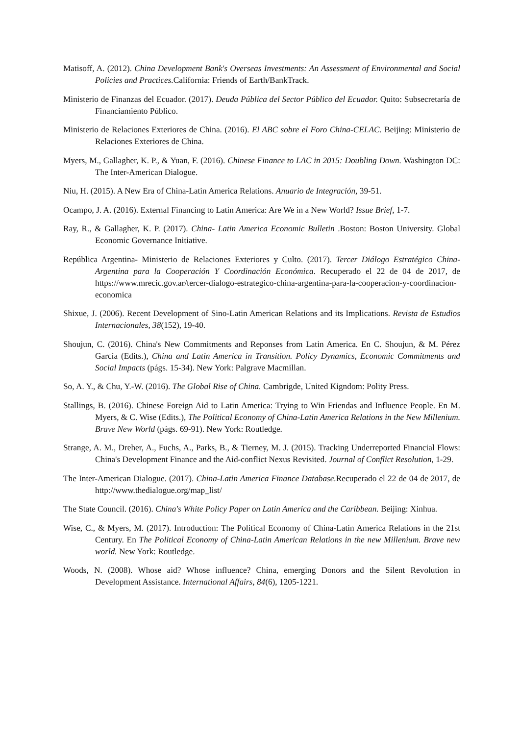Matisoff, A. (2012). China Development Bank's Overseas Investments: An Assessment of Environmental and Social Policies and Practices. California: Friends of Earth/BankTrack.
Ministerio de Finanzas del Ecuador. (2017). Deuda Pública del Sector Público del Ecuador. Quito: Subsecretaría de Financiamiento Público.
Ministerio de Relaciones Exteriores de China. (2016). El ABC sobre el Foro China-CELAC. Beijing: Ministerio de Relaciones Exteriores de China.
Myers, M., Gallagher, K. P., & Yuan, F. (2016). Chinese Finance to LAC in 2015: Doubling Down. Washington DC: The Inter-American Dialogue.
Niu, H. (2015). A New Era of China-Latin America Relations. Anuario de Integración, 39-51.
Ocampo, J. A. (2016). External Financing to Latin America: Are We in a New World? Issue Brief, 1-7.
Ray, R., & Gallagher, K. P. (2017). China- Latin America Economic Bulletin .Boston: Boston University. Global Economic Governance Initiative.
República Argentina- Ministerio de Relaciones Exteriores y Culto. (2017). Tercer Diálogo Estratégico China-Argentina para la Cooperación Y Coordinación Económica. Recuperado el 22 de 04 de 2017, de https://www.mrecic.gov.ar/tercer-dialogo-estrategico-china-argentina-para-la-cooperacion-y-coordinacion-economica
Shixue, J. (2006). Recent Development of Sino-Latin American Relations and its Implications. Revista de Estudios Internacionales, 38(152), 19-40.
Shoujun, C. (2016). China's New Commitments and Reponses from Latin America. En C. Shoujun, & M. Pérez García (Edits.), China and Latin America in Transition. Policy Dynamics, Economic Commitments and Social Impacts (págs. 15-34). New York: Palgrave Macmillan.
So, A. Y., & Chu, Y.-W. (2016). The Global Rise of China. Cambrigde, United Kigndom: Polity Press.
Stallings, B. (2016). Chinese Foreign Aid to Latin America: Trying to Win Friendas and Influence People. En M. Myers, & C. Wise (Edits.), The Political Economy of China-Latin America Relations in the New Millenium. Brave New World (págs. 69-91). New York: Routledge.
Strange, A. M., Dreher, A., Fuchs, A., Parks, B., & Tierney, M. J. (2015). Tracking Underreported Financial Flows: China's Development Finance and the Aid-conflict Nexus Revisited. Journal of Conflict Resolution, 1-29.
The Inter-American Dialogue. (2017). China-Latin America Finance Database. Recuperado el 22 de 04 de 2017, de http://www.thedialogue.org/map_list/
The State Council. (2016). China's White Policy Paper on Latin America and the Caribbean. Beijing: Xinhua.
Wise, C., & Myers, M. (2017). Introduction: The Political Economy of China-Latin America Relations in the 21st Century. En The Political Economy of China-Latin American Relations in the new Millenium. Brave new world. New York: Routledge.
Woods, N. (2008). Whose aid? Whose influence? China, emerging Donors and the Silent Revolution in Development Assistance. International Affairs, 84(6), 1205-1221.